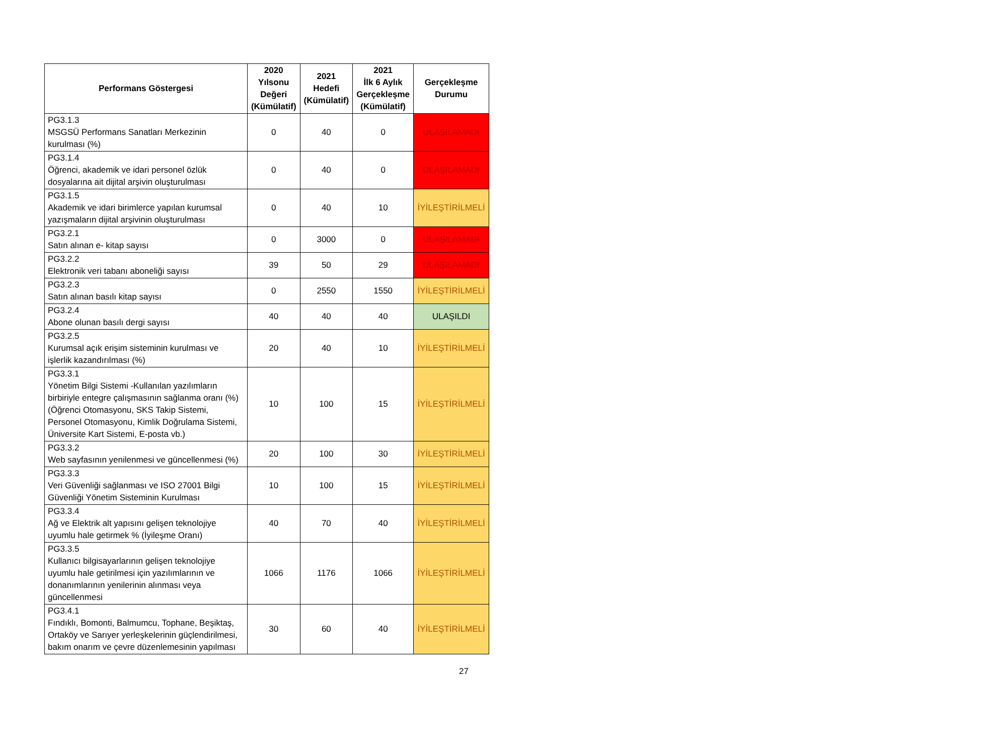| Performans Göstergesi | 2020 Yılsonu Değeri (Kümülatif) | 2021 Hedefi (Kümülatif) | 2021 İlk 6 Aylık Gerçekleşme (Kümülatif) | Gerçekleşme Durumu |
| --- | --- | --- | --- | --- |
| PG3.1.3 MSGSÜ Performans Sanatları Merkezinin kurulması (%) | 0 | 40 | 0 | ULAŞILAMADI |
| PG3.1.4 Öğrenci, akademik ve idari personel özlük dosyalarına ait dijital arşivin oluşturulması | 0 | 40 | 0 | ULAŞILAMADI |
| PG3.1.5 Akademik ve idari birimlerce yapılan kurumsal yazışmaların dijital arşivinin oluşturulması | 0 | 40 | 10 | İYİLEŞTİRİLMELİ |
| PG3.2.1 Satın alınan e- kitap sayısı | 0 | 3000 | 0 | ULAŞILAMADI |
| PG3.2.2 Elektronik veri tabanı aboneliği sayısı | 39 | 50 | 29 | ULAŞILAMADI |
| PG3.2.3 Satın alınan basılı kitap sayısı | 0 | 2550 | 1550 | İYİLEŞTİRİLMELİ |
| PG3.2.4 Abone olunan basılı dergi sayısı | 40 | 40 | 40 | ULAŞILDI |
| PG3.2.5 Kurumsal açık erişim sisteminin kurulması ve işlerlik kazandırılması (%) | 20 | 40 | 10 | İYİLEŞTİRİLMELİ |
| PG3.3.1 Yönetim Bilgi Sistemi -Kullanılan yazılımların birbiriyle entegre çalışmasının sağlanma oranı (%) (Öğrenci Otomasyonu, SKS Takip Sistemi, Personel Otomasyonu, Kimlik Doğrulama Sistemi, Üniversite Kart Sistemi, E-posta vb.) | 10 | 100 | 15 | İYİLEŞTİRİLMELİ |
| PG3.3.2 Web sayfasının yenilenmesi ve güncellenmesi (%) | 20 | 100 | 30 | İYİLEŞTİRİLMELİ |
| PG3.3.3 Veri Güvenliği sağlanması ve ISO 27001 Bilgi Güvenliği Yönetim Sisteminin Kurulması | 10 | 100 | 15 | İYİLEŞTİRİLMELİ |
| PG3.3.4 Ağ ve Elektrik alt yapısını gelişen teknolojiye uyumlu hale getirmek % (İyileşme Oranı) | 40 | 70 | 40 | İYİLEŞTİRİLMELİ |
| PG3.3.5 Kullanıcı bilgisayarlarının gelişen teknolojiye uyumlu hale getirilmesi için yazılımlarının ve donanımlarının yenilerinin alınması veya güncellenmesi | 1066 | 1176 | 1066 | İYİLEŞTİRİLMELİ |
| PG3.4.1 Fındıklı, Bomonti, Balmumcu, Tophane, Beşiktaş, Ortaköy ve Sarıyer yerleşkelerinin güçlendirilmesi, bakım onarım ve çevre düzenlemesinin yapılması | 30 | 60 | 40 | İYİLEŞTİRİLMELİ |
27